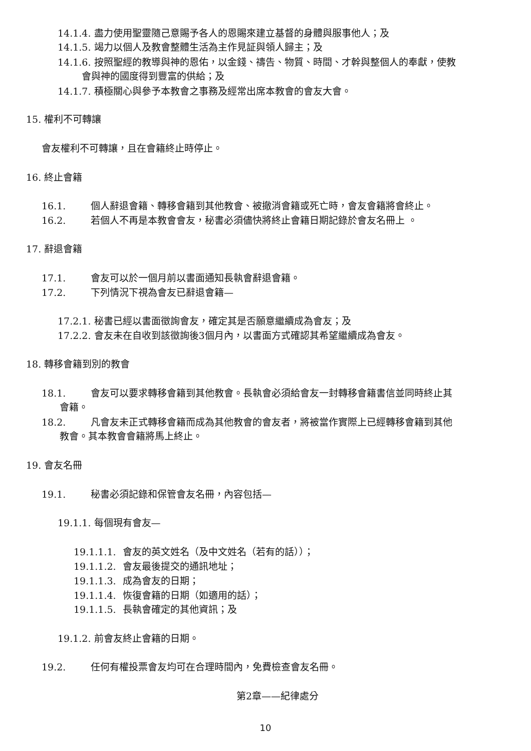14.1.4. 盡力使用聖靈隨己意賜予各人的恩賜來建立基督的身體與服事他人；及
14.1.5. 竭力以個人及教會整體生活為主作見証與領人歸主；及
14.1.6. 按照聖經的教導與神的恩佑，以金錢、禱告、物質、時間、才幹與整個人的奉獻，使教
會與神的國度得到豐富的供給；及
14.1.7. 積極關心與參予本教會之事務及經常出席本教會的會友大會。
15. 權利不可轉讓
會友權利不可轉讓，且在會籍終止時停止。
16. 終止會籍
16.1. 個人辭退會籍、轉移會籍到其他教會、被撤消會籍或死亡時，會友會籍將會終止。
16.2. 若個人不再是本教會會友，秘書必須儘快將終止會籍日期記錄於會友名冊上 。
17. 辭退會籍
17.1. 會友可以於一個月前以書面通知長執會辭退會籍。
17.2. 下列情況下視為會友已辭退會籍—
17.2.1. 秘書已經以書面徵詢會友，確定其是否願意繼續成為會友；及
17.2.2. 會友未在自收到該徵詢後3個月內，以書面方式確認其希望繼續成為會友。
18. 轉移會籍到別的教會
18.1. 會友可以要求轉移會籍到其他教會。長執會必須給會友一封轉移會籍書信並同時終止其
會籍。
18.2. 凡會友未正式轉移會籍而成為其他教會的會友者，將被當作實際上已經轉移會籍到其他
教會。其本教會會籍將馬上終止。
19. 會友名冊
19.1. 秘書必須記錄和保管會友名冊，內容包括—
19.1.1. 每個現有會友—
19.1.1.1. 會友的英文姓名（及中文姓名（若有的話））；
19.1.1.2. 會友最後提交的通訊地址；
19.1.1.3. 成為會友的日期；
19.1.1.4. 恢復會籍的日期（如適用的話）；
19.1.1.5. 長執會確定的其他資訊；及
19.1.2. 前會友終止會籍的日期。
19.2. 任何有權投票會友均可在合理時間內，免費檢查會友名冊。
第2章——紀律處分
10